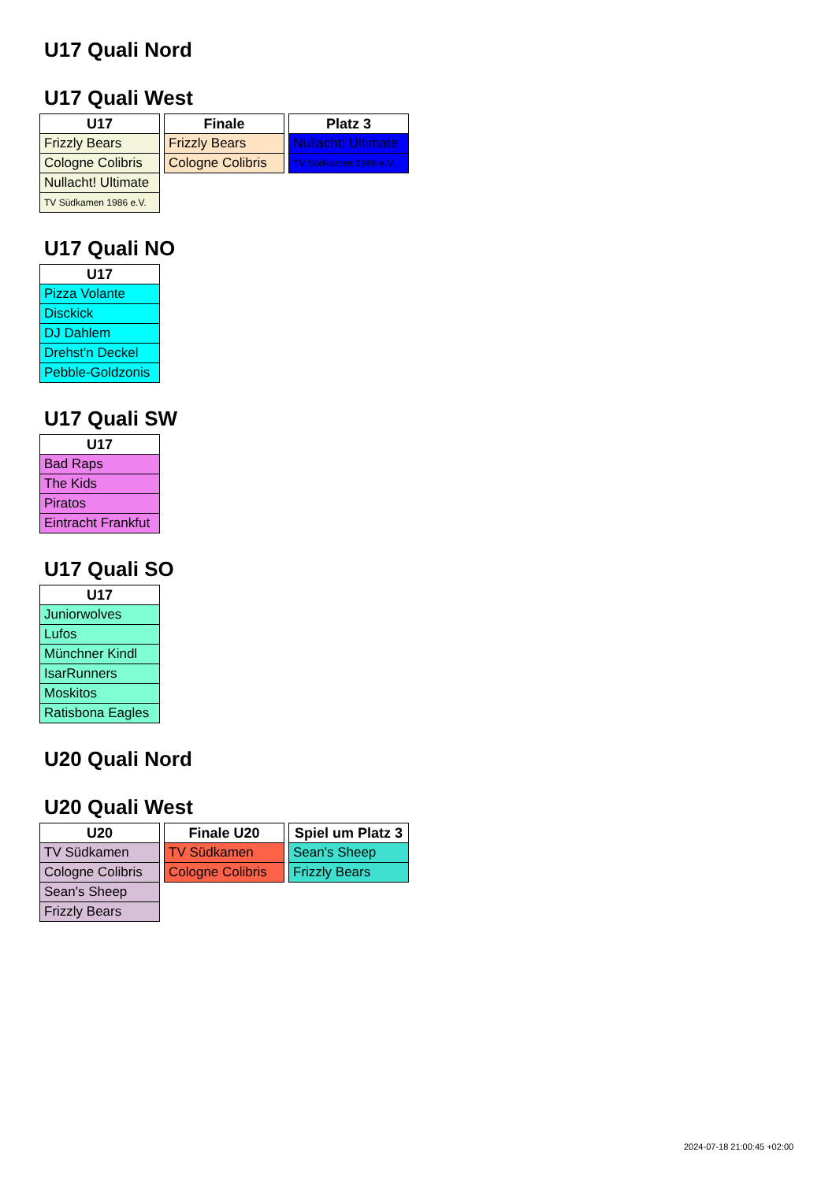U17 Quali Nord
U17 Quali West
| U17 |
| --- |
| Frizzly Bears |
| Cologne Colibris |
| Nullacht! Ultimate |
| TV Südkamen 1986 e.V. |
| Finale |
| --- |
| Frizzly Bears |
| Cologne Colibris |
| Platz 3 |
| --- |
| Nullacht! Ultimate |
| TV Südkamen 1986 e.V. |
U17 Quali NO
| U17 |
| --- |
| Pizza Volante |
| Disckick |
| DJ Dahlem |
| Drehst'n Deckel |
| Pebble-Goldzonis |
U17 Quali SW
| U17 |
| --- |
| Bad Raps |
| The Kids |
| Piratos |
| Eintracht Frankfut |
U17 Quali SO
| U17 |
| --- |
| Juniorwolves |
| Lufos |
| Münchner Kindl |
| IsarRunners |
| Moskitos |
| Ratisbona Eagles |
U20 Quali Nord
U20 Quali West
| U20 |
| --- |
| TV Südkamen |
| Cologne Colibris |
| Sean's Sheep |
| Frizzly Bears |
| Finale U20 |
| --- |
| TV Südkamen |
| Cologne Colibris |
| Spiel um Platz 3 |
| --- |
| Sean's Sheep |
| Frizzly Bears |
2024-07-18 21:00:45 +02:00